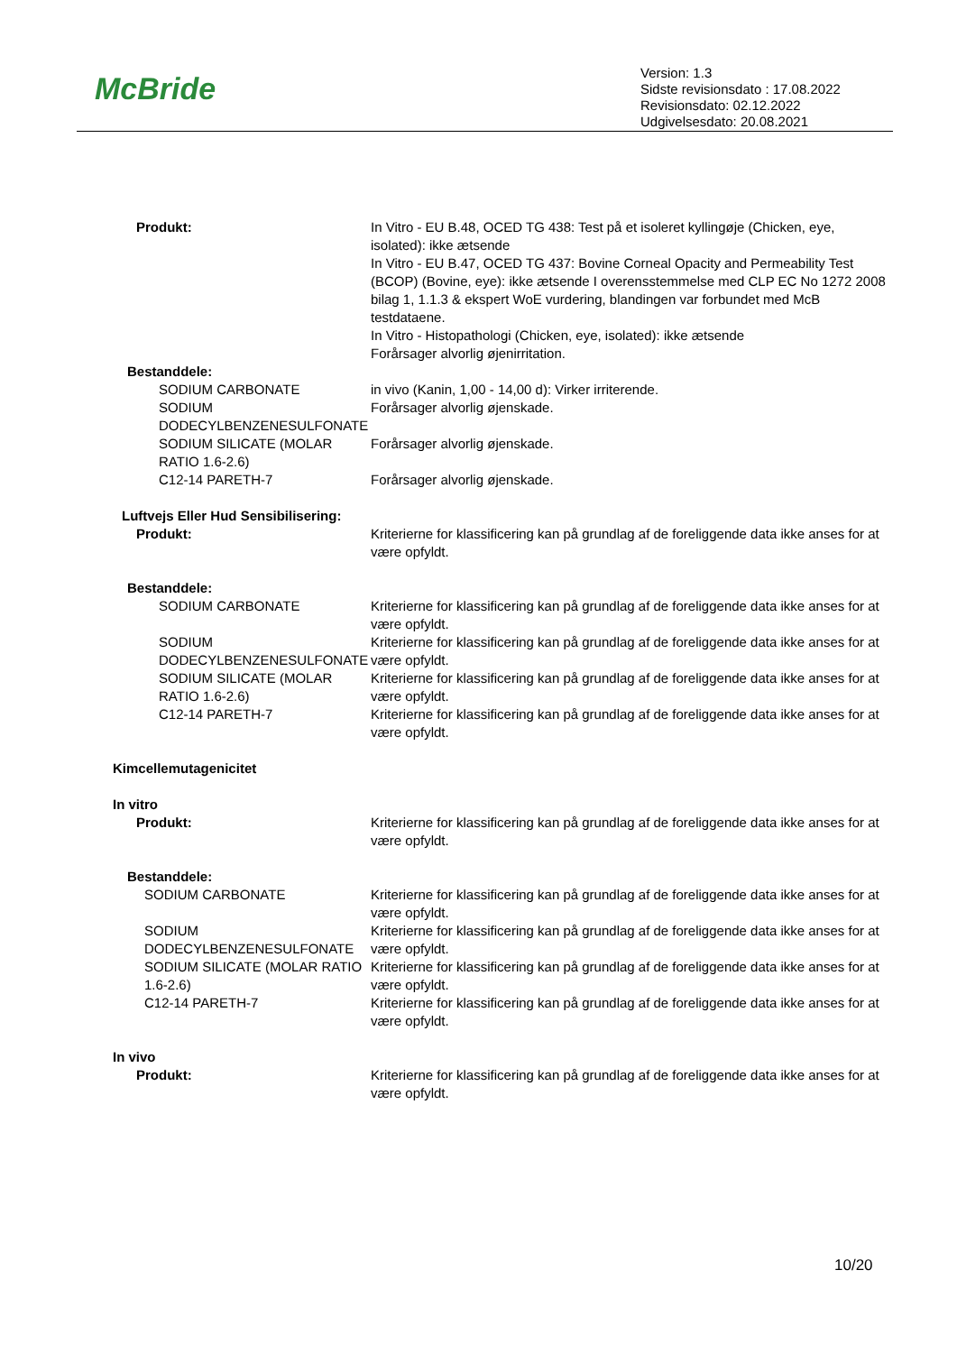McBride
Version: 1.3
Sidste revisionsdato : 17.08.2022
Revisionsdato: 02.12.2022
Udgivelsesdato: 20.08.2021
| Produkt: | In Vitro - EU B.48, OCED TG 438: Test på et isoleret kyllingøje (Chicken, eye, isolated): ikke ætsende In Vitro - EU B.47, OCED TG 437: Bovine Corneal Opacity and Permeability Test (BCOP) (Bovine, eye): ikke ætsende I overensstemmelse med CLP EC No 1272 2008 bilag 1, 1.1.3 & ekspert WoE vurdering, blandingen var forbundet med McB testdataene. In Vitro - Histopathologi (Chicken, eye, isolated): ikke ætsende Forårsager alvorlig øjenirritation. |
| Bestanddele: | |
| SODIUM CARBONATE | in vivo (Kanin, 1,00 - 14,00 d): Virker irriterende. |
| SODIUM DODECYLBENZENESULFONATE | Forårsager alvorlig øjenskade. |
| SODIUM SILICATE (MOLAR RATIO 1.6-2.6) | Forårsager alvorlig øjenskade. |
| C12-14 PARETH-7 | Forårsager alvorlig øjenskade. |
| Luftvejs Eller Hud Sensibilisering: | |
| Produkt: | Kriterierne for klassificering kan på grundlag af de foreliggende data ikke anses for at være opfyldt. |
| Bestanddele: | |
| SODIUM CARBONATE | Kriterierne for klassificering kan på grundlag af de foreliggende data ikke anses for at være opfyldt. |
| SODIUM DODECYLBENZENESULFONATE | Kriterierne for klassificering kan på grundlag af de foreliggende data ikke anses for at være opfyldt. |
| SODIUM SILICATE (MOLAR RATIO 1.6-2.6) | Kriterierne for klassificering kan på grundlag af de foreliggende data ikke anses for at være opfyldt. |
| C12-14 PARETH-7 | Kriterierne for klassificering kan på grundlag af de foreliggende data ikke anses for at være opfyldt. |
| Kimcellemutagenicitet | |
| In vitro | |
| Produkt: | Kriterierne for klassificering kan på grundlag af de foreliggende data ikke anses for at være opfyldt. |
| Bestanddele: | |
| SODIUM CARBONATE | Kriterierne for klassificering kan på grundlag af de foreliggende data ikke anses for at være opfyldt. |
| SODIUM DODECYLBENZENESULFONATE | Kriterierne for klassificering kan på grundlag af de foreliggende data ikke anses for at være opfyldt. |
| SODIUM SILICATE (MOLAR RATIO 1.6-2.6) | Kriterierne for klassificering kan på grundlag af de foreliggende data ikke anses for at være opfyldt. |
| C12-14 PARETH-7 | Kriterierne for klassificering kan på grundlag af de foreliggende data ikke anses for at være opfyldt. |
| In vivo | |
| Produkt: | Kriterierne for klassificering kan på grundlag af de foreliggende data ikke anses for at være opfyldt. |
10/20